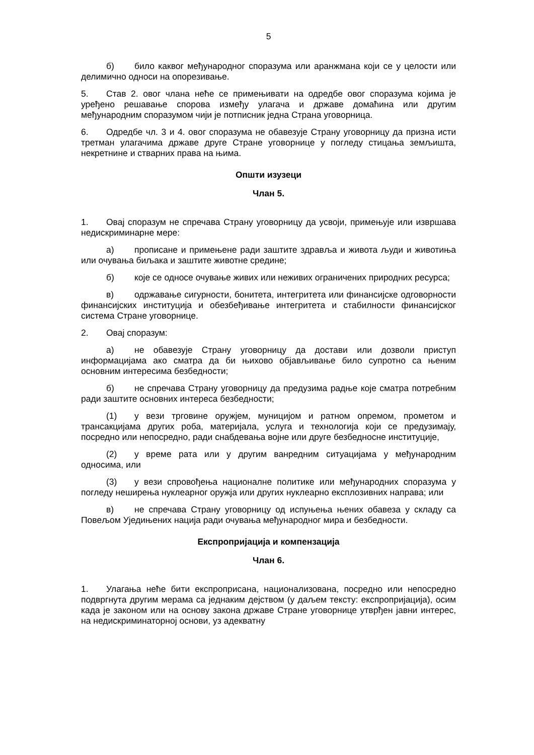5
б) било каквог међународног споразума или аранжмана који се у целости или делимично односи на опорезивање.
5. Став 2. овог члана неће се примењивати на одредбе овог споразума којима је уређено решавање спорова између улагача и државе домаћина или другим међународним споразумом чији је потписник једна Страна уговорница.
6. Одредбе чл. 3 и 4. овог споразума не обавезује Страну уговорницу да призна исти третман улагачима државе друге Стране уговорнице у погледу стицања земљишта, некретнине и стварних права на њима.
Општи изузеци
Члан 5.
1. Овај споразум не спречава Страну уговорницу да усвоји, примењује или извршава недискриминарне мере:
а) прописане и примењене ради заштите здравља и живота људи и животиња или очувања биљака и заштите животне средине;
б) које се односе очување живих или неживих ограничених природних ресурса;
в) одржавање сигурности, бонитета, интегритета или финансијске одговорности финансијских институција и обезбеђивање интегритета и стабилности финансијског система Стране уговорнице.
2. Овај споразум:
а) не обавезује Страну уговорницу да достави или дозволи приступ информацијама ако сматра да би њихово објављивање било супротно са њеним основним интересима безбедности;
б) не спречава Страну уговорницу да предузима радње које сматра потребним ради заштите основних интереса безбедности;
(1) у вези трговине оружјем, муницијом и ратном опремом, прометом и трансакцијама других роба, материјала, услуга и технологија који се предузимају, посредно или непосредно, ради снабдевања војне или друге безбедносне институције,
(2) у време рата или у другим ванредним ситуацијама у међународним односима, или
(3) у вези спровођења националне политике или међународних споразума у погледу неширења нуклеарног оружја или других нуклеарно експлозивних направа; или
в) не спречава Страну уговорницу од испуњења њених обавеза у складу са Повељом Уједињених нација ради очувања међународног мира и безбедности.
Експропријација и компензација
Члан 6.
1. Улагања неће бити експроприсана, национализована, посредно или непосредно подвргнута другим мерама са једнаким дејством (у даљем тексту: експропријација), осим када је законом или на основу закона државе Стране уговорнице утврђен јавни интерес, на недискриминаторној основи, уз адекватну